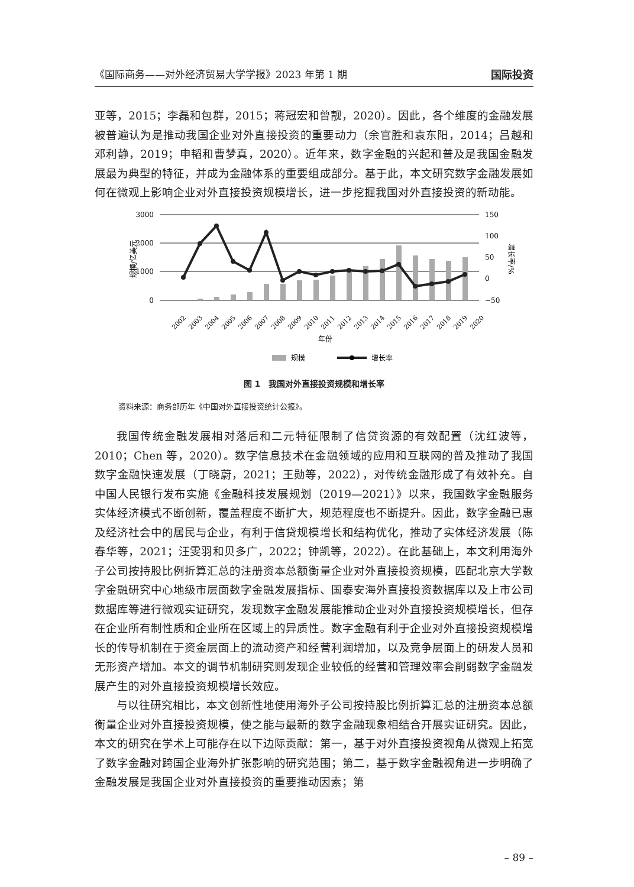《国际商务——对外经济贸易大学学报》2023 年第 1 期 国际投资
亚等，2015；李磊和包群，2015；蒋冠宏和曾靓，2020）。因此，各个维度的金融发展被普遍认为是推动我国企业对外直接投资的重要动力（余官胜和袁东阳，2014；吕越和邓利静，2019；申韬和曹梦真，2020）。近年来，数字金融的兴起和普及是我国金融发展最为典型的特征，并成为金融体系的重要组成部分。基于此，本文研究数字金融发展如何在微观上影响企业对外直接投资规模增长，进一步挖掘我国对外直接投资的新动能。
3000
2000
1000
0
150
100
50
0
−50
规模/亿美元
增长率/%
2002
2003
2004
2005
2006
2007
2008
2009
2010
2011
2012
2013
2014
2015
2016
2017
2018
2019
2020
年份
规模
增长率
图 1　我国对外直接投资规模和增长率
资料来源：商务部历年《中国对外直接投资统计公报》。
我国传统金融发展相对落后和二元特征限制了信贷资源的有效配置（沈红波等，2010；Chen 等，2020）。数字信息技术在金融领域的应用和互联网的普及推动了我国数字金融快速发展（丁晓蔚，2021；王勋等，2022），对传统金融形成了有效补充。自中国人民银行发布实施《金融科技发展规划（2019—2021）》以来，我国数字金融服务实体经济模式不断创新，覆盖程度不断扩大，规范程度也不断提升。因此，数字金融已惠及经济社会中的居民与企业，有利于信贷规模增长和结构优化，推动了实体经济发展（陈春华等，2021；汪雯羽和贝多广，2022；钟凯等，2022）。在此基础上，本文利用海外子公司按持股比例折算汇总的注册资本总额衡量企业对外直接投资规模，匹配北京大学数字金融研究中心地级市层面数字金融发展指标、国泰安海外直接投资数据库以及上市公司数据库等进行微观实证研究，发现数字金融发展能推动企业对外直接投资规模增长，但存在企业所有制性质和企业所在区域上的异质性。数字金融有利于企业对外直接投资规模增长的传导机制在于资金层面上的流动资产和经营利润增加，以及竞争层面上的研发人员和无形资产增加。本文的调节机制研究则发现企业较低的经营和管理效率会削弱数字金融发展产生的对外直接投资规模增长效应。
与以往研究相比，本文创新性地使用海外子公司按持股比例折算汇总的注册资本总额衡量企业对外直接投资规模，使之能与最新的数字金融现象相结合开展实证研究。因此，本文的研究在学术上可能存在以下边际贡献：第一，基于对外直接投资视角从微观上拓宽了数字金融对跨国企业海外扩张影响的研究范围；第二，基于数字金融视角进一步明确了金融发展是我国企业对外直接投资的重要推动因素；第
– 89 –